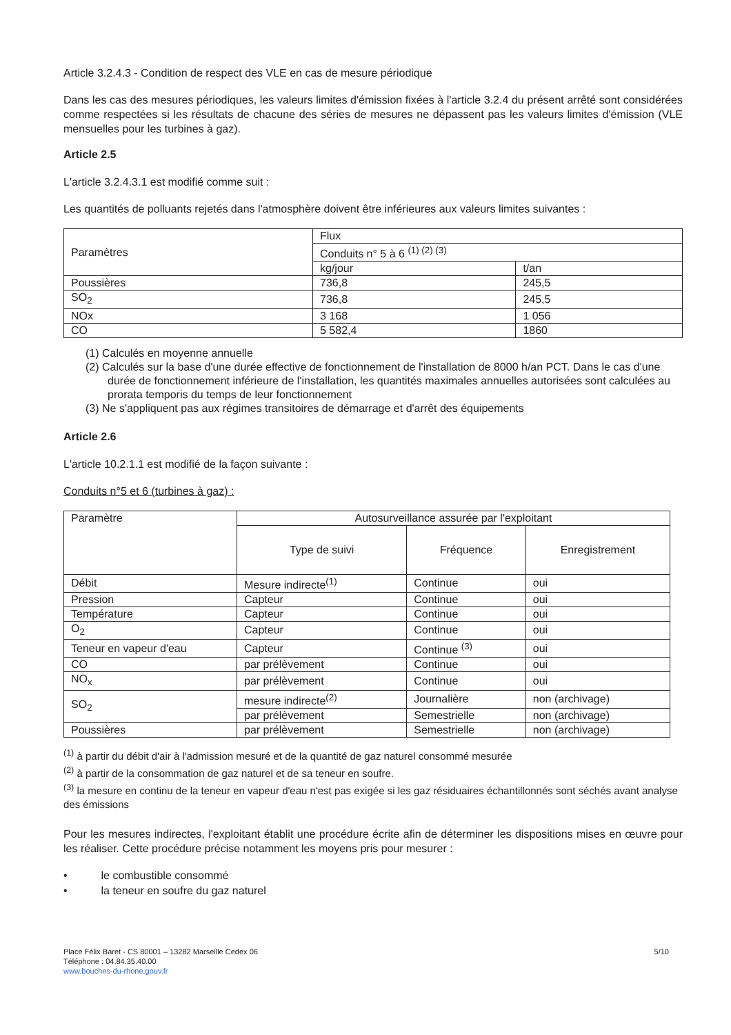Article 3.2.4.3 - Condition de respect des VLE en cas de mesure périodique
Dans les cas des mesures périodiques, les valeurs limites d'émission fixées à l'article 3.2.4 du présent arrêté sont considérées comme respectées si les résultats de chacune des séries de mesures ne dépassent pas les valeurs limites d'émission (VLE mensuelles pour les turbines à gaz).
Article 2.5
L'article 3.2.4.3.1 est modifié comme suit :
Les quantités de polluants rejetés dans l'atmosphère doivent être inférieures aux valeurs limites suivantes :
| Paramètres | Flux | |
| --- | --- | --- |
| | Conduits n° 5 à 6 <sup>(1) (2) (3)</sup> | |
| | kg/jour | t/an |
| Poussières | 736,8 | 245,5 |
| SO<sub>2</sub> | 736,8 | 245,5 |
| NOx | 3 168 | 1 056 |
| CO | 5 582,4 | 1860 |
(1) Calculés en moyenne annuelle
(2) Calculés sur la base d'une durée effective de fonctionnement de l'installation de 8000 h/an PCT. Dans le cas d'une durée de fonctionnement inférieure de l'installation, les quantités maximales annuelles autorisées sont calculées au prorata temporis du temps de leur fonctionnement
(3) Ne s'appliquent pas aux régimes transitoires de démarrage et d'arrêt des équipements
Article 2.6
L'article 10.2.1.1 est modifié de la façon suivante :
Conduits n°5 et 6 (turbines à gaz) :
| Paramètre | Autosurveillance assurée par l'exploitant | | |
| --- | --- | --- | --- |
| | Type de suivi | Fréquence | Enregistrement |
| Débit | Mesure indirecte<sup>(1)</sup> | Continue | oui |
| Pression | Capteur | Continue | oui |
| Température | Capteur | Continue | oui |
| O<sub>2</sub> | Capteur | Continue | oui |
| Teneur en vapeur d'eau | Capteur | Continue <sup>(3)</sup> | oui |
| CO | par prélèvement | Continue | oui |
| NO<sub>x</sub> | par prélèvement | Continue | oui |
| SO<sub>2</sub> | mesure indirecte<sup>(2)</sup> | Journalière | non (archivage) |
| | par prélèvement | Semestrielle | non (archivage) |
| Poussières | par prélèvement | Semestrielle | non (archivage) |
<sup>(1)</sup> à partir du débit d'air à l'admission mesuré et de la quantité de gaz naturel consommé mesurée
<sup>(2)</sup> à partir de la consommation de gaz naturel et de sa teneur en soufre.
<sup>(3)</sup> la mesure en continu de la teneur en vapeur d'eau n'est pas exigée si les gaz résiduaires échantillonnés sont séchés avant analyse des émissions
Pour les mesures indirectes, l'exploitant établit une procédure écrite afin de déterminer les dispositions mises en œuvre pour les réaliser. Cette procédure précise notamment les moyens pris pour mesurer :
• le combustible consommé
• la teneur en soufre du gaz naturel
Place Félix Baret - CS 80001 – 13282 Marseille Cedex 06
Téléphone : 04.84.35.40.00
www.bouches-du-rhone.gouv.fr
5/10